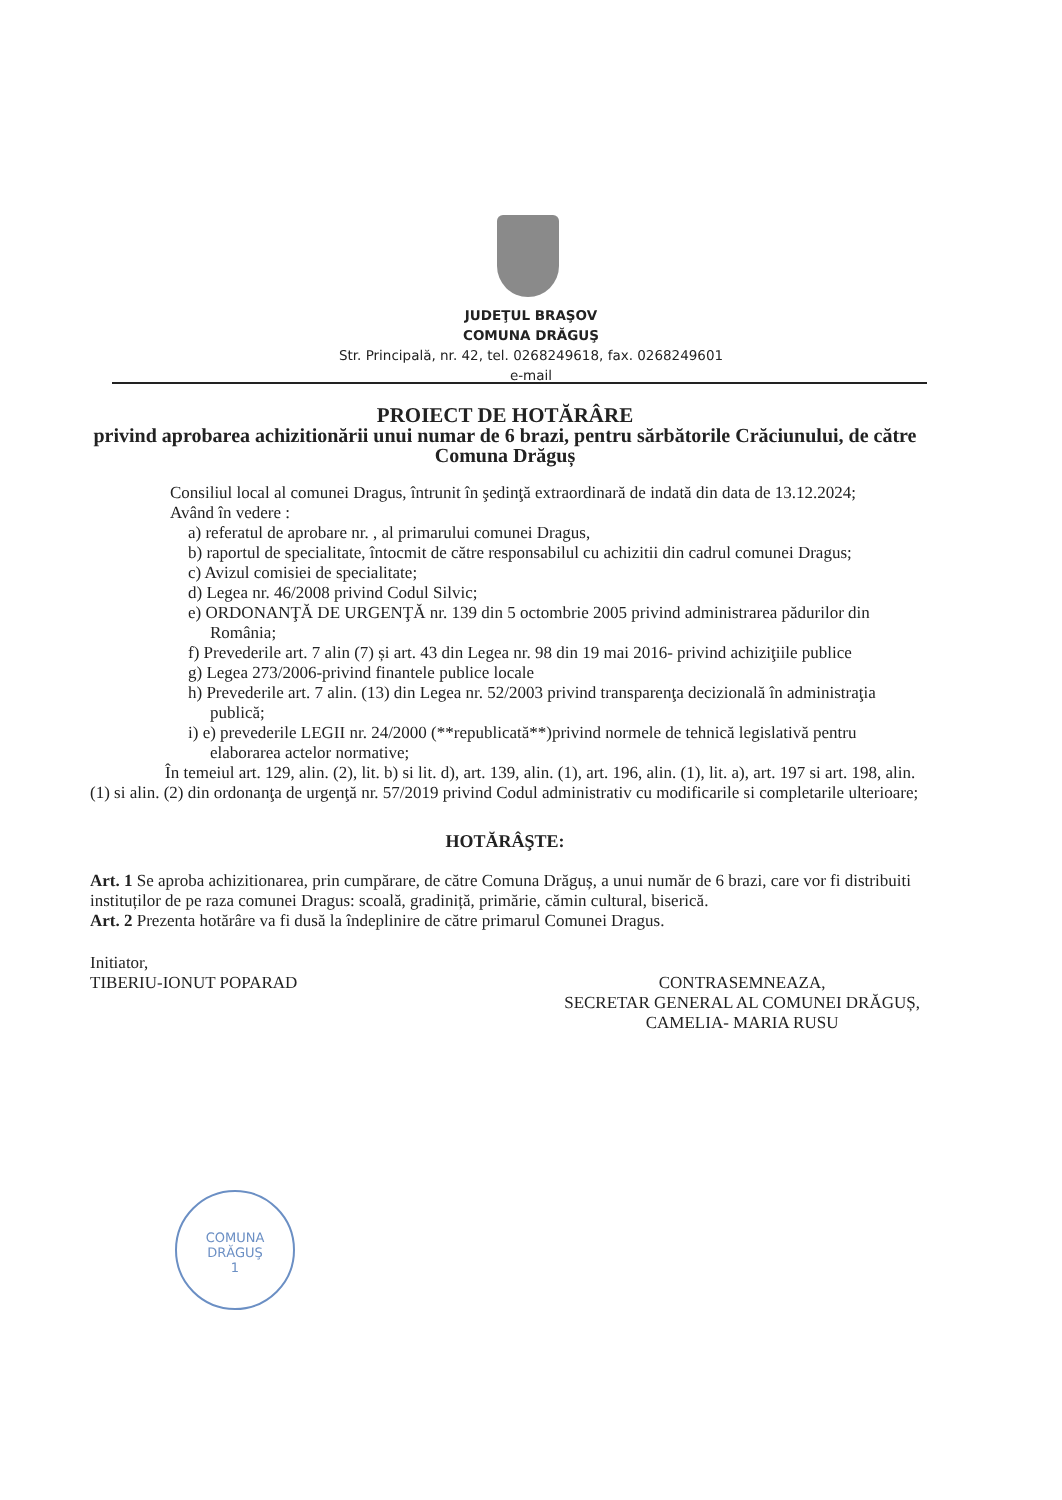JUDEŢUL BRAŞOV
COMUNA DRĂGUŞ
Str. Principală, nr. 42, tel. 0268249618, fax. 0268249601
e-mail
PROIECT DE HOTĂRÂRE
privind aprobarea achizitionării unui numar de 6 brazi, pentru sărbătorile Crăciunului, de către Comuna Drăguș
Consiliul local al comunei Dragus, întrunit în şedinţă extraordinară de indată din data de 13.12.2024;
Având în vedere :
a) referatul de aprobare nr. , al primarului comunei Dragus,
b) raportul de specialitate, întocmit de către responsabilul cu achizitii din cadrul comunei Dragus;
c) Avizul comisiei de specialitate;
d) Legea nr. 46/2008 privind Codul Silvic;
e) ORDONANŢĂ DE URGENŢĂ nr. 139 din 5 octombrie 2005 privind administrarea pădurilor din România;
f) Prevederile art. 7 alin (7) și art. 43 din Legea nr. 98 din 19 mai 2016- privind achiziţiile publice
g) Legea 273/2006-privind finantele publice locale
h) Prevederile art. 7 alin. (13) din Legea nr. 52/2003 privind transparenţa decizională în administraţia publică;
i) e) prevederile LEGII nr. 24/2000 (**republicată**)privind normele de tehnică legislativă pentru elaborarea actelor normative;
În temeiul art. 129, alin. (2), lit. b) si lit. d), art. 139, alin. (1), art. 196, alin. (1), lit. a), art. 197 si art. 198, alin. (1) si alin. (2) din ordonanţa de urgenţă nr. 57/2019 privind Codul administrativ cu modificarile si completarile ulterioare;
HOTĂRÂŞTE:
Art. 1 Se aproba achizitionarea, prin cumpărare, de către Comuna Drăguș, a unui număr de 6 brazi, care vor fi distribuiti instituților de pe raza comunei Dragus: scoală, gradiniță, primărie, cămin cultural, biserică.
Art. 2 Prezenta hotărâre va fi dusă la îndeplinire de către primarul Comunei Dragus.
Initiator,
TIBERIU-IONUT POPARAD
CONTRASEMNEAZA,
SECRETAR GENERAL AL COMUNEI DRĂGUȘ,
CAMELIA- MARIA RUSU
COMUNA
DRĂGUŞ
1